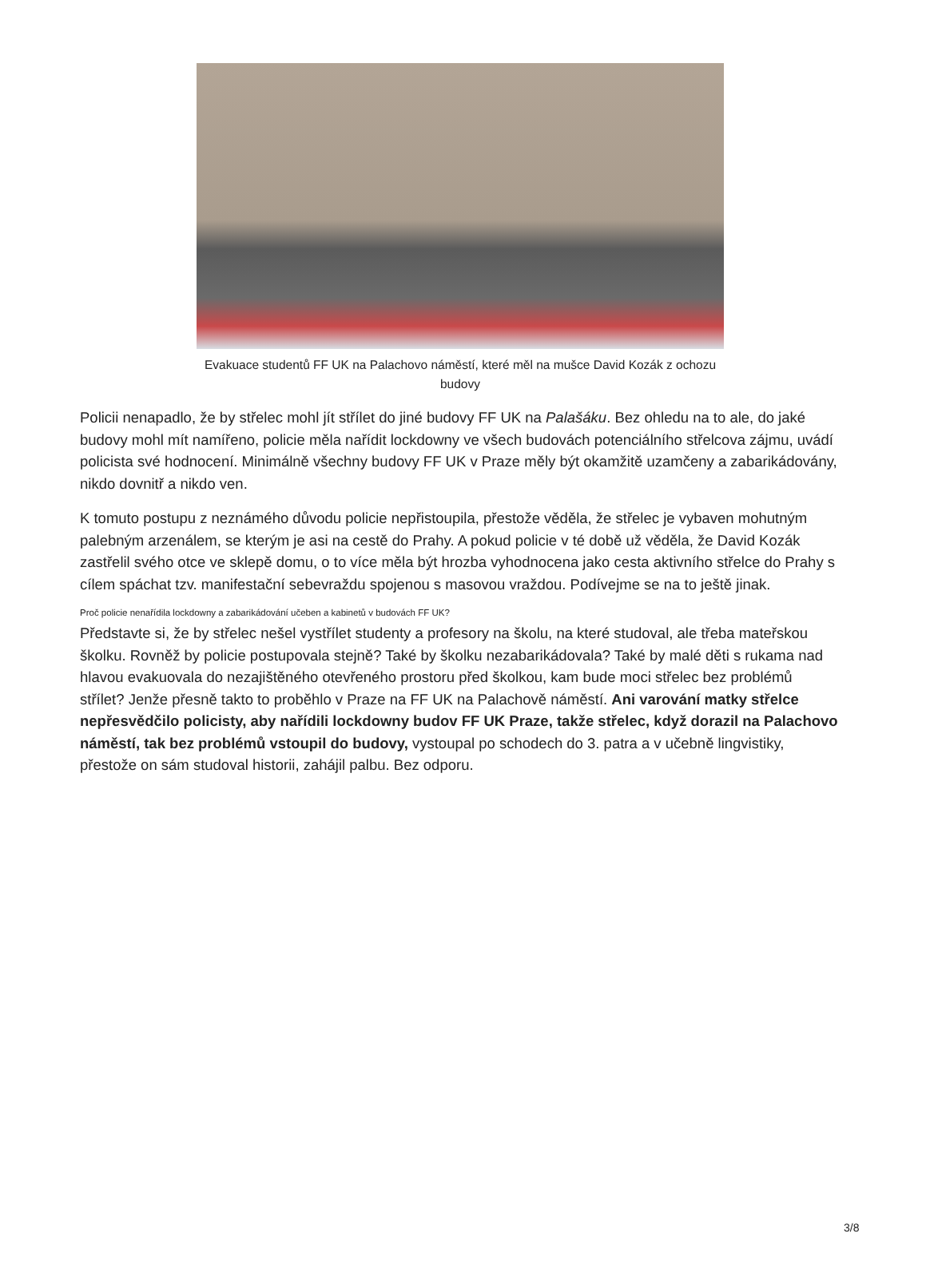Evakuace studentů FF UK na Palachovo náměstí, které měl na mušce David Kozák z ochozu budovy
Policii nenapadlo, že by střelec mohl jít střílet do jiné budovy FF UK na Palašáku. Bez ohledu na to ale, do jaké budovy mohl mít namířeno, policie měla nařídit lockdowny ve všech budovách potenciálního střelcova zájmu, uvádí policista své hodnocení. Minimálně všechny budovy FF UK v Praze měly být okamžitě uzamčeny a zabarikádovány, nikdo dovnitř a nikdo ven.
K tomuto postupu z neznámého důvodu policie nepřistoupila, přestože věděla, že střelec je vybaven mohutným palebným arzenálem, se kterým je asi na cestě do Prahy. A pokud policie v té době už věděla, že David Kozák zastřelil svého otce ve sklepě domu, o to více měla být hrozba vyhodnocena jako cesta aktivního střelce do Prahy s cílem spáchat tzv. manifestační sebevraždu spojenou s masovou vraždou. Podívejme se na to ještě jinak.
Proč policie nenařídila lockdowny a zabarikádování učeben a kabinetů v budovách FF UK?
Představte si, že by střelec nešel vystřílet studenty a profesory na školu, na které studoval, ale třeba mateřskou školku. Rovněž by policie postupovala stejně? Také by školku nezabarikádovala? Také by malé děti s rukama nad hlavou evakuovala do nezajištěného otevřeného prostoru před školkou, kam bude moci střelec bez problémů střílet? Jenže přesně takto to proběhlo v Praze na FF UK na Palachově náměstí. Ani varování matky střelce nepřesvědčilo policisty, aby nařídili lockdowny budov FF UK Praze, takže střelec, když dorazil na Palachovo náměstí, tak bez problémů vstoupil do budovy, vystoupal po schodech do 3. patra a v učebně lingvistiky, přestože on sám studoval historii, zahájil palbu. Bez odporu.
3/8